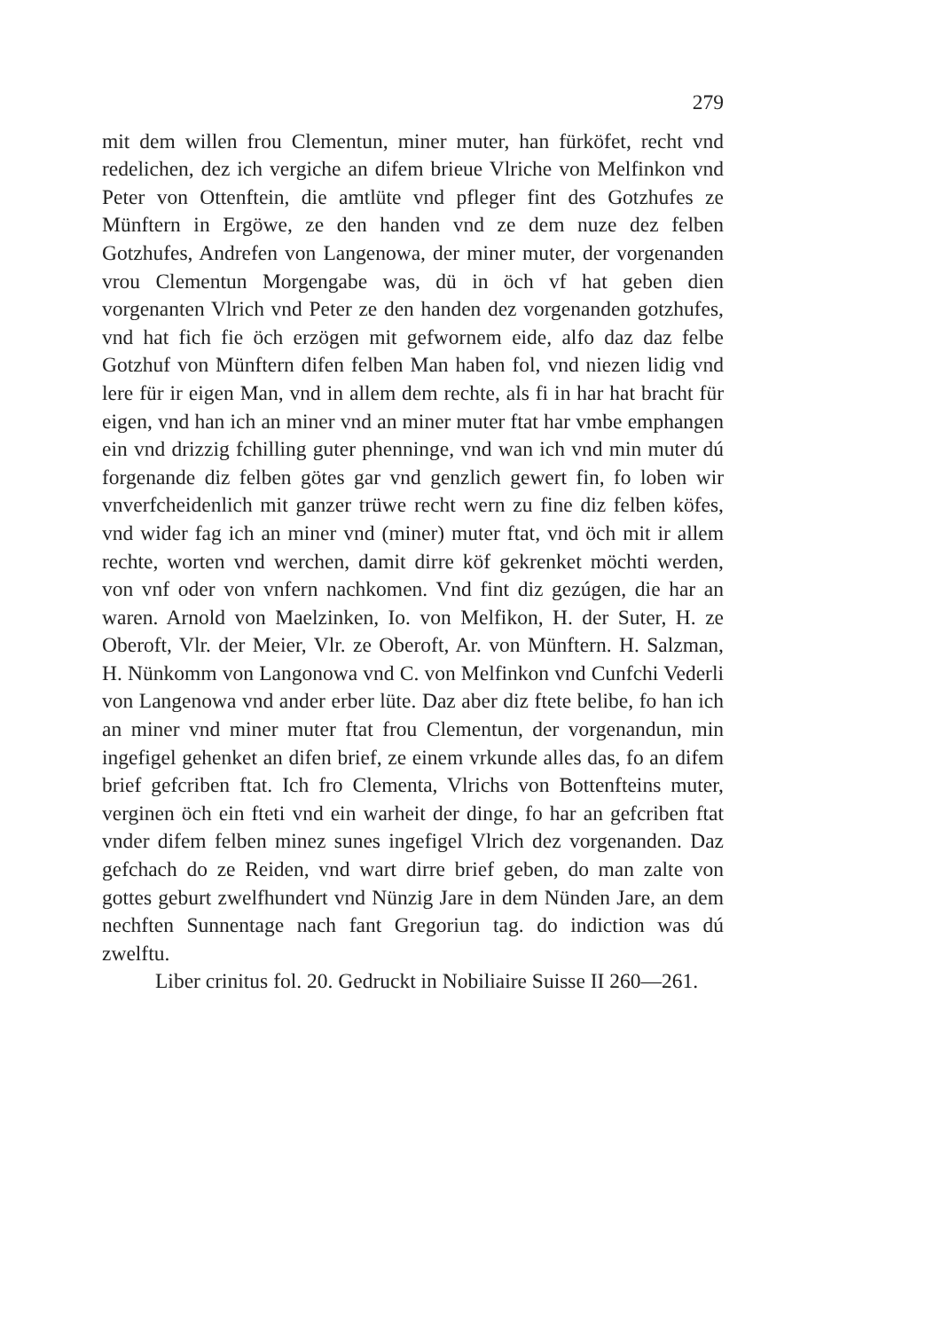279
mit dem willen frou Clementun, miner muter, han fürköfet, recht vnd redelichen, dez ich vergiche an difem brieue Vlriche von Melfinkon vnd Peter von Ottenftein, die amtlüte vnd pfleger fint des Gotzhufes ze Münftern in Ergöwe, ze den handen vnd ze dem nuze dez felben Gotzhufes, Andrefen von Langenowa, der miner muter, der vorgenanden vrou Clementun Morgengabe was, dü in öch vf hat geben dien vorgenanten Vlrich vnd Peter ze den handen dez vorgenanden gotzhufes, vnd hat fich fie öch erzögen mit gefwornem eide, alfo daz daz felbe Gotzhuf von Münftern difen felben Man haben fol, vnd niezen lidig vnd lere für ir eigen Man, vnd in allem dem rechte, als fi in har hat bracht für eigen, vnd han ich an miner vnd an miner muter ftat har vmbe emphangen ein vnd drizzig fchilling guter phenninge, vnd wan ich vnd min muter dú forgenande diz felben götes gar vnd genzlich gewert fin, fo loben wir vnverfcheidenlich mit ganzer trüwe recht wern zu fine diz felben köfes, vnd wider fag ich an miner vnd (miner) muter ftat, vnd öch mit ir allem rechte, worten vnd werchen, damit dirre köf gekrenket möchti werden, von vnf oder von vnfern nachkomen. Vnd fint diz gezúgen, die har an waren. Arnold von Maelzinken, Io. von Melfikon, H. der Suter, H. ze Oberoft, Vlr. der Meier, Vlr. ze Oberoft, Ar. von Münftern. H. Salzman, H. Nünkomm von Langonowa vnd C. von Melfinkon vnd Cunfchi Vederli von Langenowa vnd ander erber lüte. Daz aber diz ftete belibe, fo han ich an miner vnd miner muter ftat frou Clementun, der vorgenandun, min ingefigel gehenket an difen brief, ze einem vrkunde alles das, fo an difem brief gefcriben ftat. Ich fro Clementa, Vlrichs von Bottenfteins muter, verginen öch ein fteti vnd ein warheit der dinge, fo har an gefcriben ftat vnder difem felben minez sunes ingefigel Vlrich dez vorgenanden. Daz gefchach do ze Reiden, vnd wart dirre brief geben, do man zalte von gottes geburt zwelfhundert vnd Nünzig Jare in dem Nünden Jare, an dem nechften Sunnentage nach fant Gregoriun tag. do indiction was dú zwelftu.
Liber crinitus fol. 20. Gedruckt in Nobiliaire Suisse II 260—261.